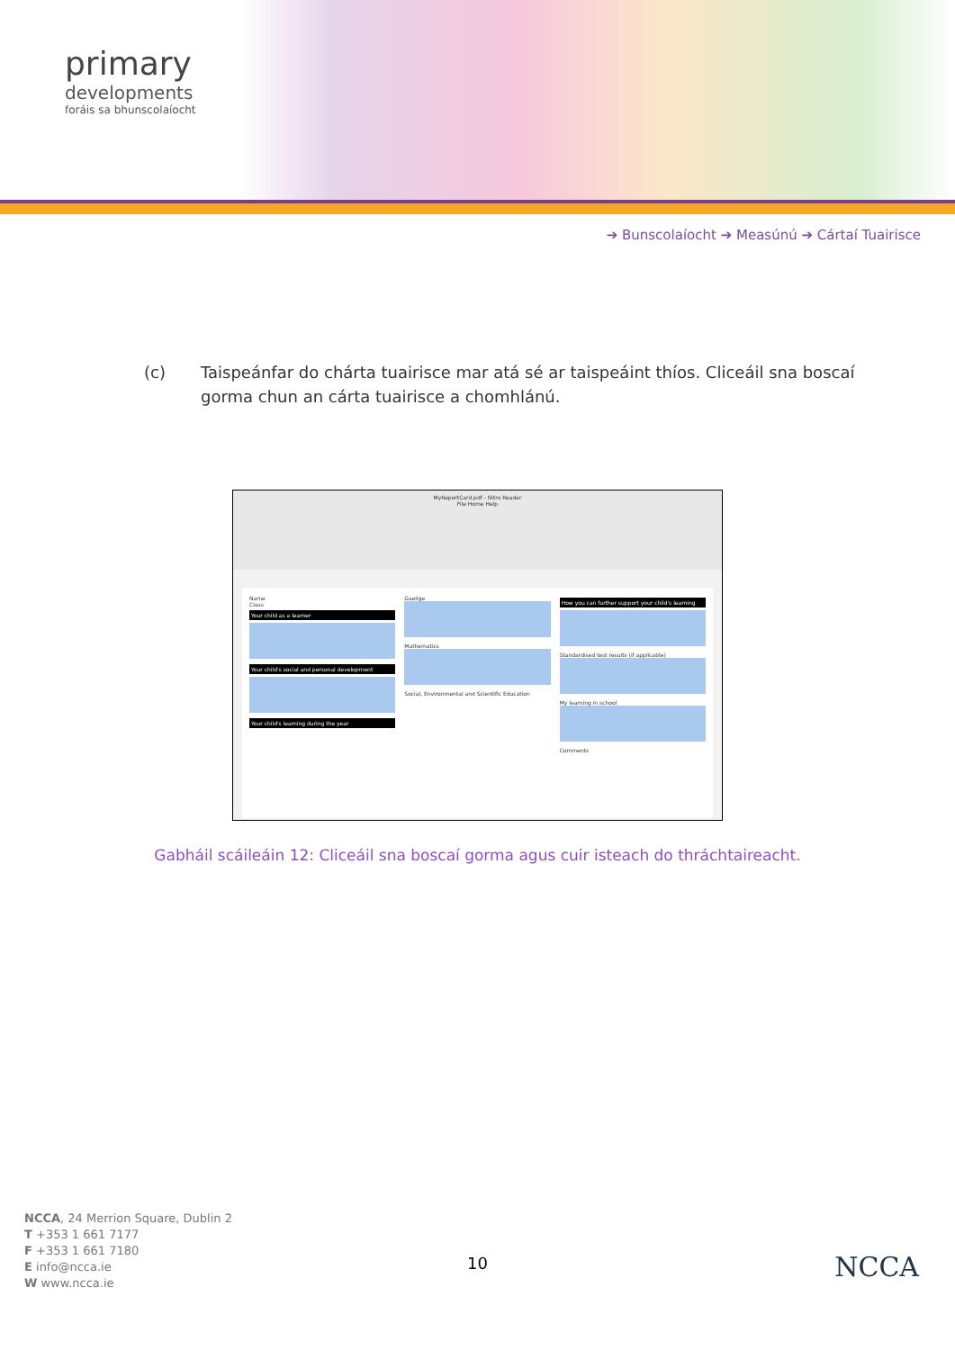primary
developments
foráis sa bhunscolaíocht
➔ Bunscolaíocht ➔ Measúnú ➔ Cártaí Tuairisce
(c) Taispeánfar do chárta tuairisce mar atá sé ar taispeáint thíos. Cliceáil sna boscaí gorma chun an cárta tuairisce a chomhlánú.
MyReportCard.pdf - Nitro Reader
File Home Help
Name
Class
Your child as a learner
Your child's social and personal development
Your child's learning during the year
Gaeilge
Mathematics
Social, Environmental and Scientific Education
How you can further support your child's learning
Standardised test results (if applicable)
My learning in school
Comments
Gabháil scáileáin 12: Cliceáil sna boscaí gorma agus cuir isteach do thráchtaireacht.
NCCA, 24 Merrion Square, Dublin 2
T +353 1 661 7177
F +353 1 661 7180
E info@ncca.ie
W www.ncca.ie
10 NCCA